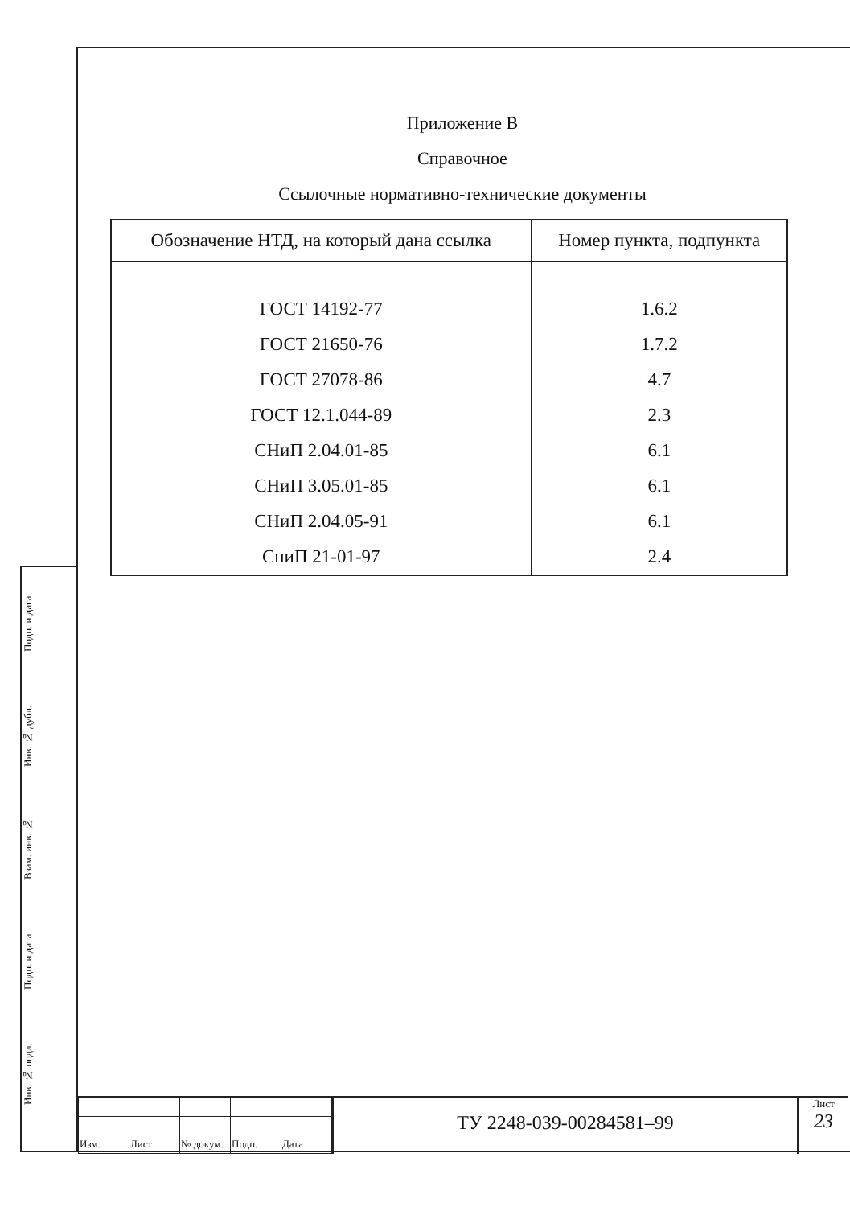Приложение В
Справочное
Ссылочные нормативно-технические документы
| Обозначение НТД, на который дана ссылка | Номер пункта, подпункта |
| --- | --- |
| ГОСТ 14192-77 | 1.6.2 |
| ГОСТ 21650-76 | 1.7.2 |
| ГОСТ 27078-86 | 4.7 |
| ГОСТ 12.1.044-89 | 2.3 |
| СНиП 2.04.01-85 | 6.1 |
| СНиП 3.05.01-85 | 6.1 |
| СНиП 2.04.05-91 | 6.1 |
| СниП 21-01-97 | 2.4 |
Подп. и дата
Инв. № дубл.
Взам. инв. №
Подп. и дата
Инв. № подл.
| Изм. | Лист | № докум. | Подп. | Дата |
ТУ 2248-039-00284581–99
Лист
23